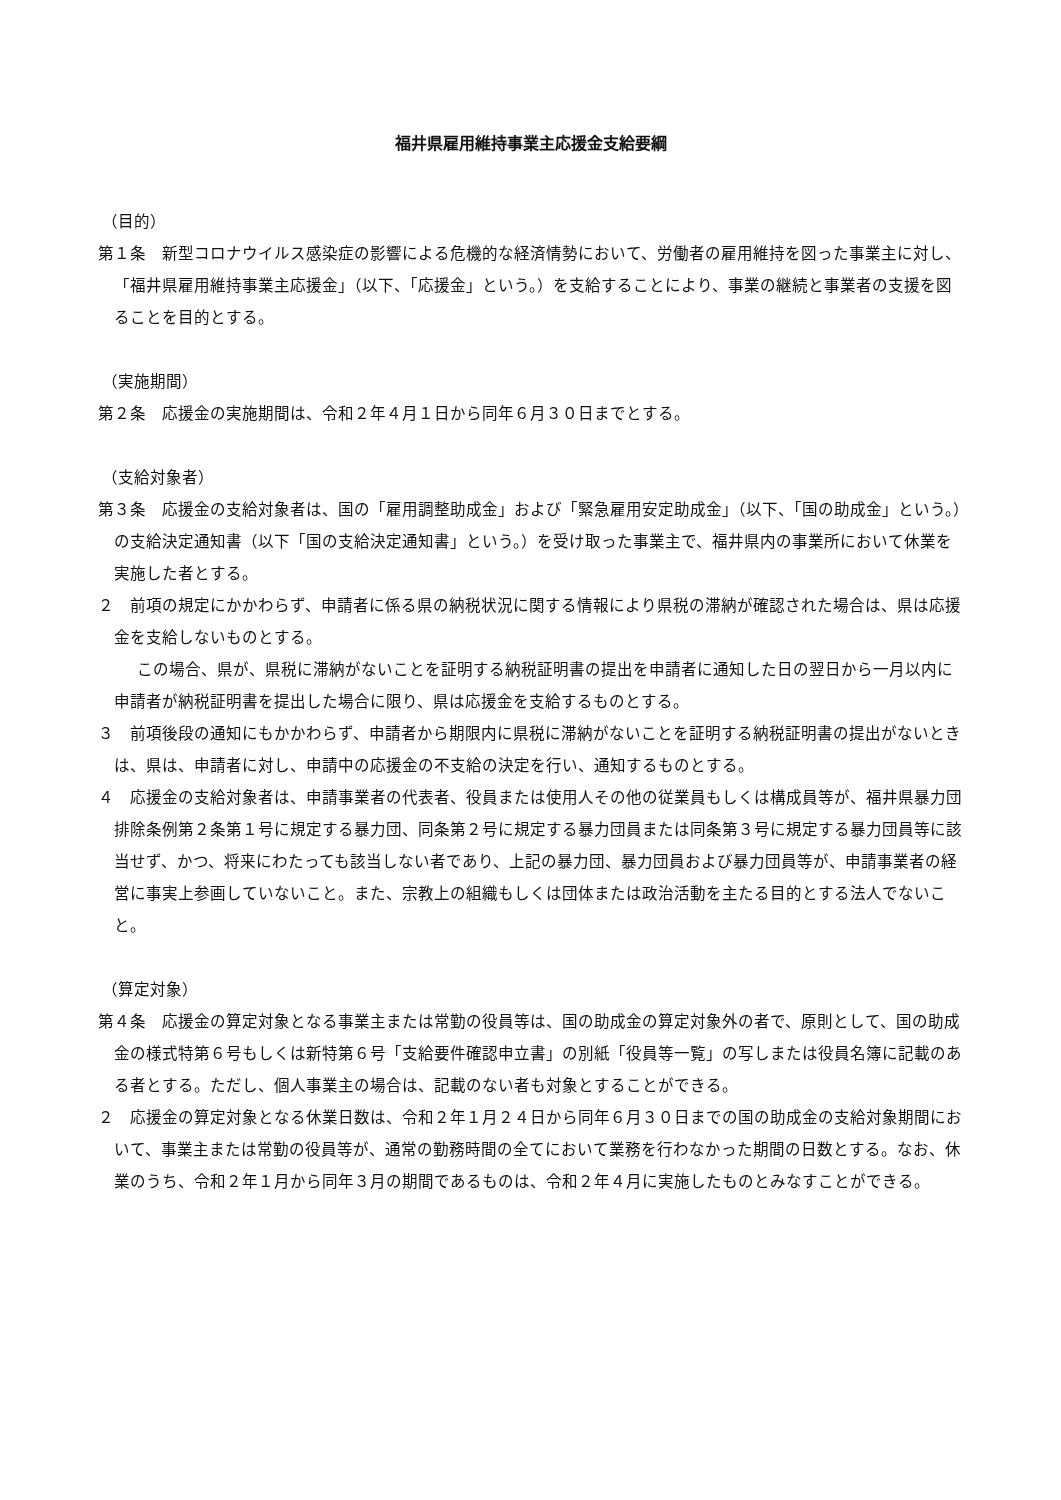福井県雇用維持事業主応援金支給要綱
（目的）
第１条　新型コロナウイルス感染症の影響による危機的な経済情勢において、労働者の雇用維持を図った事業主に対し、「福井県雇用維持事業主応援金」（以下、「応援金」という。）を支給することにより、事業の継続と事業者の支援を図ることを目的とする。
（実施期間）
第２条　応援金の実施期間は、令和２年４月１日から同年６月３０日までとする。
（支給対象者）
第３条　応援金の支給対象者は、国の「雇用調整助成金」および「緊急雇用安定助成金」（以下、「国の助成金」という。）の支給決定通知書（以下「国の支給決定通知書」という。）を受け取った事業主で、福井県内の事業所において休業を実施した者とする。
２　前項の規定にかかわらず、申請者に係る県の納税状況に関する情報により県税の滞納が確認された場合は、県は応援金を支給しないものとする。
この場合、県が、県税に滞納がないことを証明する納税証明書の提出を申請者に通知した日の翌日から一月以内に申請者が納税証明書を提出した場合に限り、県は応援金を支給するものとする。
３　前項後段の通知にもかかわらず、申請者から期限内に県税に滞納がないことを証明する納税証明書の提出がないときは、県は、申請者に対し、申請中の応援金の不支給の決定を行い、通知するものとする。
４　応援金の支給対象者は、申請事業者の代表者、役員または使用人その他の従業員もしくは構成員等が、福井県暴力団排除条例第２条第１号に規定する暴力団、同条第２号に規定する暴力団員または同条第３号に規定する暴力団員等に該当せず、かつ、将来にわたっても該当しない者であり、上記の暴力団、暴力団員および暴力団員等が、申請事業者の経営に事実上参画していないこと。また、宗教上の組織もしくは団体または政治活動を主たる目的とする法人でないこと。
（算定対象）
第４条　応援金の算定対象となる事業主または常勤の役員等は、国の助成金の算定対象外の者で、原則として、国の助成金の様式特第６号もしくは新特第６号「支給要件確認申立書」の別紙「役員等一覧」の写しまたは役員名簿に記載のある者とする。ただし、個人事業主の場合は、記載のない者も対象とすることができる。
２　応援金の算定対象となる休業日数は、令和２年１月２４日から同年６月３０日までの国の助成金の支給対象期間において、事業主または常勤の役員等が、通常の勤務時間の全てにおいて業務を行わなかった期間の日数とする。なお、休業のうち、令和２年１月から同年３月の期間であるものは、令和２年４月に実施したものとみなすことができる。